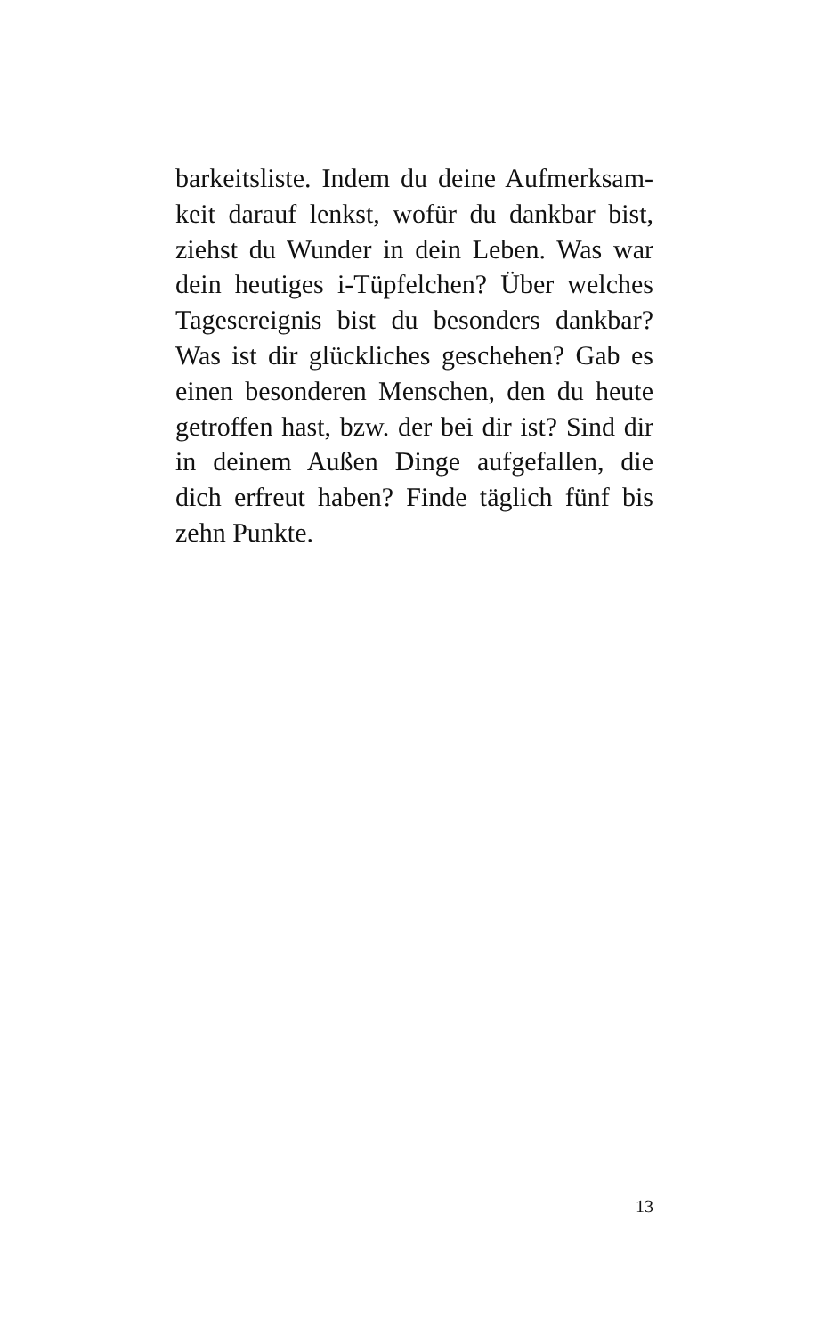barkeitsliste. Indem du deine Aufmerksam­keit darauf lenkst, wofür du dankbar bist, ziehst du Wunder in dein Leben. Was war dein heutiges i-Tüpfelchen? Über welches Tagesereignis bist du besonders dankbar? Was ist dir glückliches geschehen? Gab es einen besonderen Menschen, den du heute getroffen hast, bzw. der bei dir ist? Sind dir in deinem Außen Dinge aufgefallen, die dich erfreut haben? Finde täglich fünf bis zehn Punkte.
13